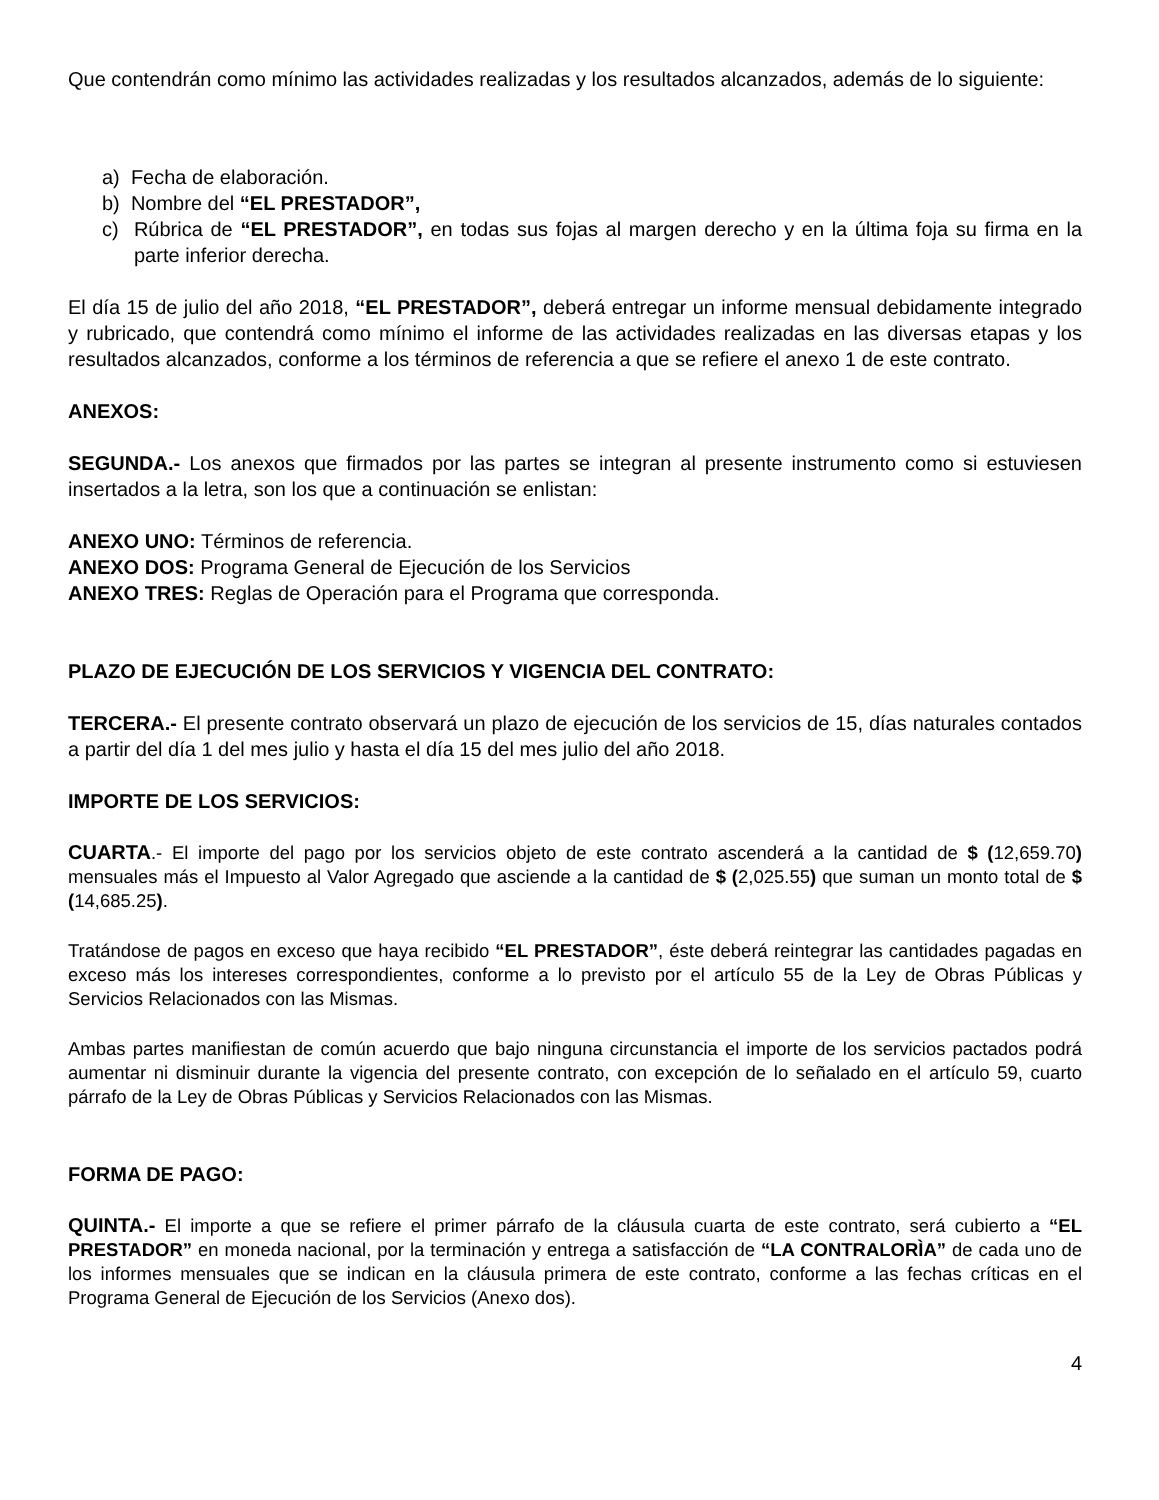Que contendrán como mínimo las actividades realizadas y los resultados alcanzados, además de lo siguiente:
a) Fecha de elaboración.
b) Nombre del “EL PRESTADOR”,
c) Rúbrica de “EL PRESTADOR”, en todas sus fojas al margen derecho y en la última foja su firma en la parte inferior derecha.
El día 15 de julio del año 2018, “EL PRESTADOR”, deberá entregar un informe mensual debidamente integrado y rubricado, que contendrá como mínimo el informe de las actividades realizadas en las diversas etapas y los resultados alcanzados, conforme a los términos de referencia a que se refiere el anexo 1 de este contrato.
ANEXOS:
SEGUNDA.- Los anexos que firmados por las partes se integran al presente instrumento como si estuviesen insertados a la letra, son los que a continuación se enlistan:
ANEXO UNO: Términos de referencia.
ANEXO DOS: Programa General de Ejecución de los Servicios
ANEXO TRES: Reglas de Operación para el Programa que corresponda.
PLAZO DE EJECUCIÓN DE LOS SERVICIOS Y VIGENCIA DEL CONTRATO:
TERCERA.- El presente contrato observará un plazo de ejecución de los servicios de 15, días naturales contados a partir del día 1 del mes julio y hasta el día 15 del mes julio del año 2018.
IMPORTE DE LOS SERVICIOS:
CUARTA.- El importe del pago por los servicios objeto de este contrato ascenderá a la cantidad de $ (12,659.70) mensuales más el Impuesto al Valor Agregado que asciende a la cantidad de $ (2,025.55) que suman un monto total de $ (14,685.25).
Tratándose de pagos en exceso que haya recibido “EL PRESTADOR”, éste deberá reintegrar las cantidades pagadas en exceso más los intereses correspondientes, conforme a lo previsto por el artículo 55 de la Ley de Obras Públicas y Servicios Relacionados con las Mismas.
Ambas partes manifiestan de común acuerdo que bajo ninguna circunstancia el importe de los servicios pactados podrá aumentar ni disminuir durante la vigencia del presente contrato, con excepción de lo señalado en el artículo 59, cuarto párrafo de la Ley de Obras Públicas y Servicios Relacionados con las Mismas.
FORMA DE PAGO:
QUINTA.- El importe a que se refiere el primer párrafo de la cláusula cuarta de este contrato, será cubierto a “EL PRESTADOR” en moneda nacional, por la terminación y entrega a satisfacción de “LA CONTRALORÌA” de cada uno de los informes mensuales que se indican en la cláusula primera de este contrato, conforme a las fechas críticas en el Programa General de Ejecución de los Servicios (Anexo dos).
4